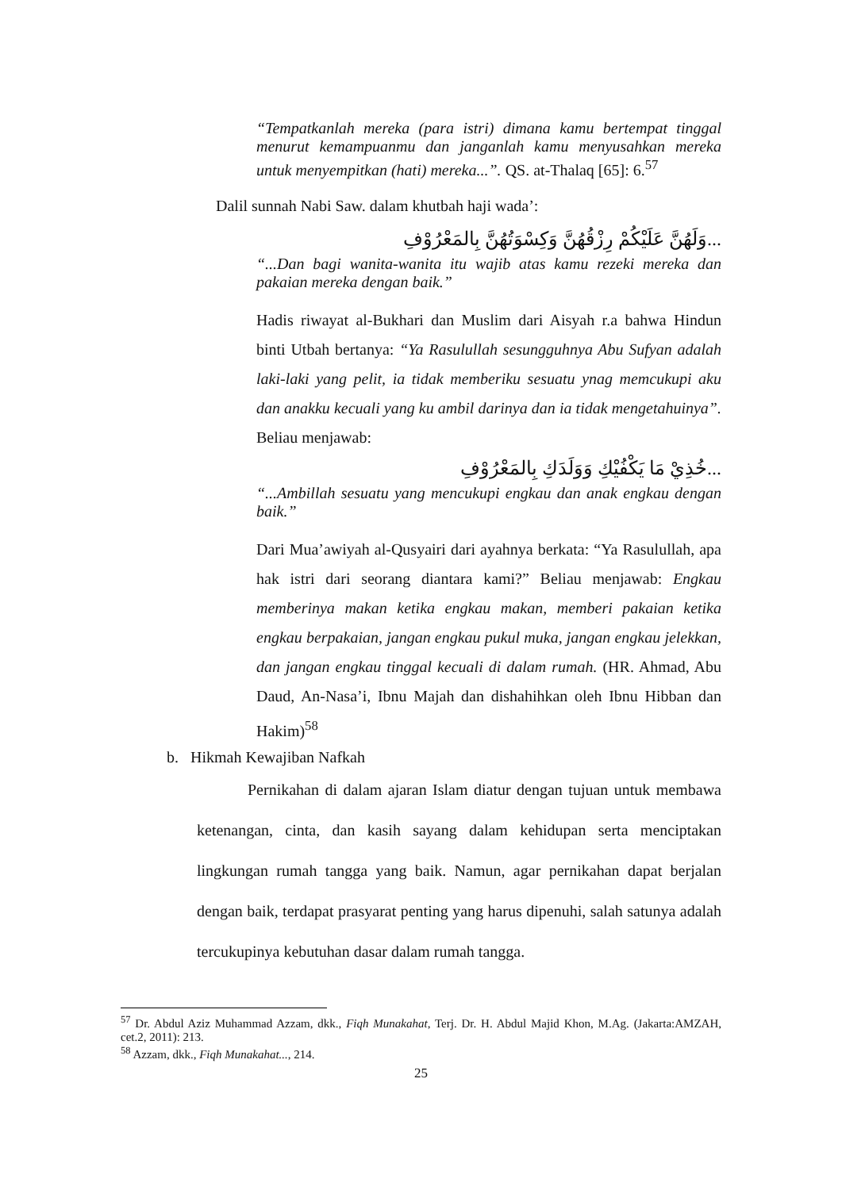“Tempatkanlah mereka (para istri) dimana kamu bertempat tinggal menurut kemampuanmu dan janganlah kamu menyusahkan mereka untuk menyempitkan (hati) mereka...”. QS. at-Thalaq [65]: 6.<sup>57</sup>
Dalil sunnah Nabi Saw. dalam khutbah haji wada’:
...وَلَهُنَّ عَلَيْكُمْ رِزْقُهُنَّ وَكِسْوَتُهُنَّ بِالمَعْرُوْفِ
“...Dan bagi wanita-wanita itu wajib atas kamu rezeki mereka dan pakaian mereka dengan baik.”
Hadis riwayat al-Bukhari dan Muslim dari Aisyah r.a bahwa Hindun binti Utbah bertanya: “Ya Rasulullah sesungguhnya Abu Sufyan adalah laki-laki yang pelit, ia tidak memberiku sesuatu ynag memcukupi aku dan anakku kecuali yang ku ambil darinya dan ia tidak mengetahuinya”. Beliau menjawab:
...خُذِيْ مَا يَكْفُيْكِ وَوَلَدَكِ بِالمَعْرُوْفِ
“...Ambillah sesuatu yang mencukupi engkau dan anak engkau dengan baik.”
Dari Mua’awiyah al-Qusyairi dari ayahnya berkata: “Ya Rasulullah, apa hak istri dari seorang diantara kami?” Beliau menjawab: Engkau memberinya makan ketika engkau makan, memberi pakaian ketika engkau berpakaian, jangan engkau pukul muka, jangan engkau jelekkan, dan jangan engkau tinggal kecuali di dalam rumah. (HR. Ahmad, Abu Daud, An-Nasa’i, Ibnu Majah dan dishahihkan oleh Ibnu Hibban dan Hakim)<sup>58</sup>
b. Hikmah Kewajiban Nafkah
Pernikahan di dalam ajaran Islam diatur dengan tujuan untuk membawa ketenangan, cinta, dan kasih sayang dalam kehidupan serta menciptakan lingkungan rumah tangga yang baik. Namun, agar pernikahan dapat berjalan dengan baik, terdapat prasyarat penting yang harus dipenuhi, salah satunya adalah tercukupinya kebutuhan dasar dalam rumah tangga.
<sup>57</sup> Dr. Abdul Aziz Muhammad Azzam, dkk., Fiqh Munakahat, Terj. Dr. H. Abdul Majid Khon, M.Ag. (Jakarta:AMZAH, cet.2, 2011): 213.
<sup>58</sup> Azzam, dkk., Fiqh Munakahat..., 214.
25